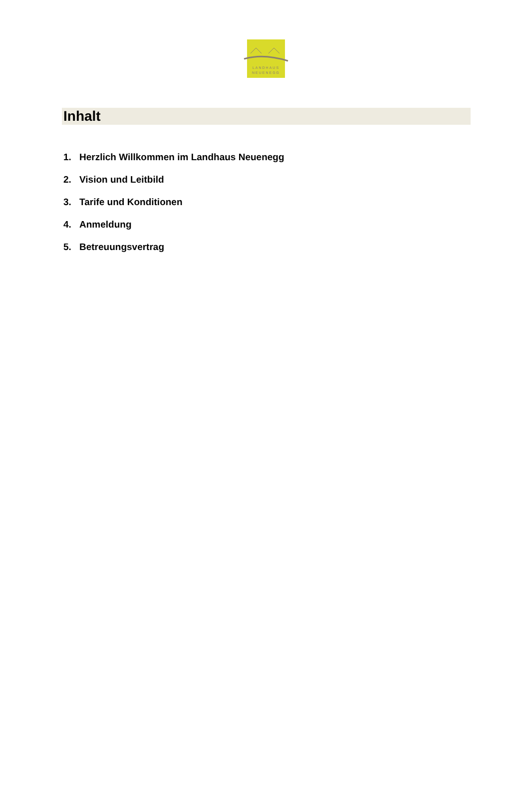LANDHAUS
NEUENEGG
Inhalt
1. Herzlich Willkommen im Landhaus Neuenegg
2. Vision und Leitbild
3. Tarife und Konditionen
4. Anmeldung
5. Betreuungsvertrag